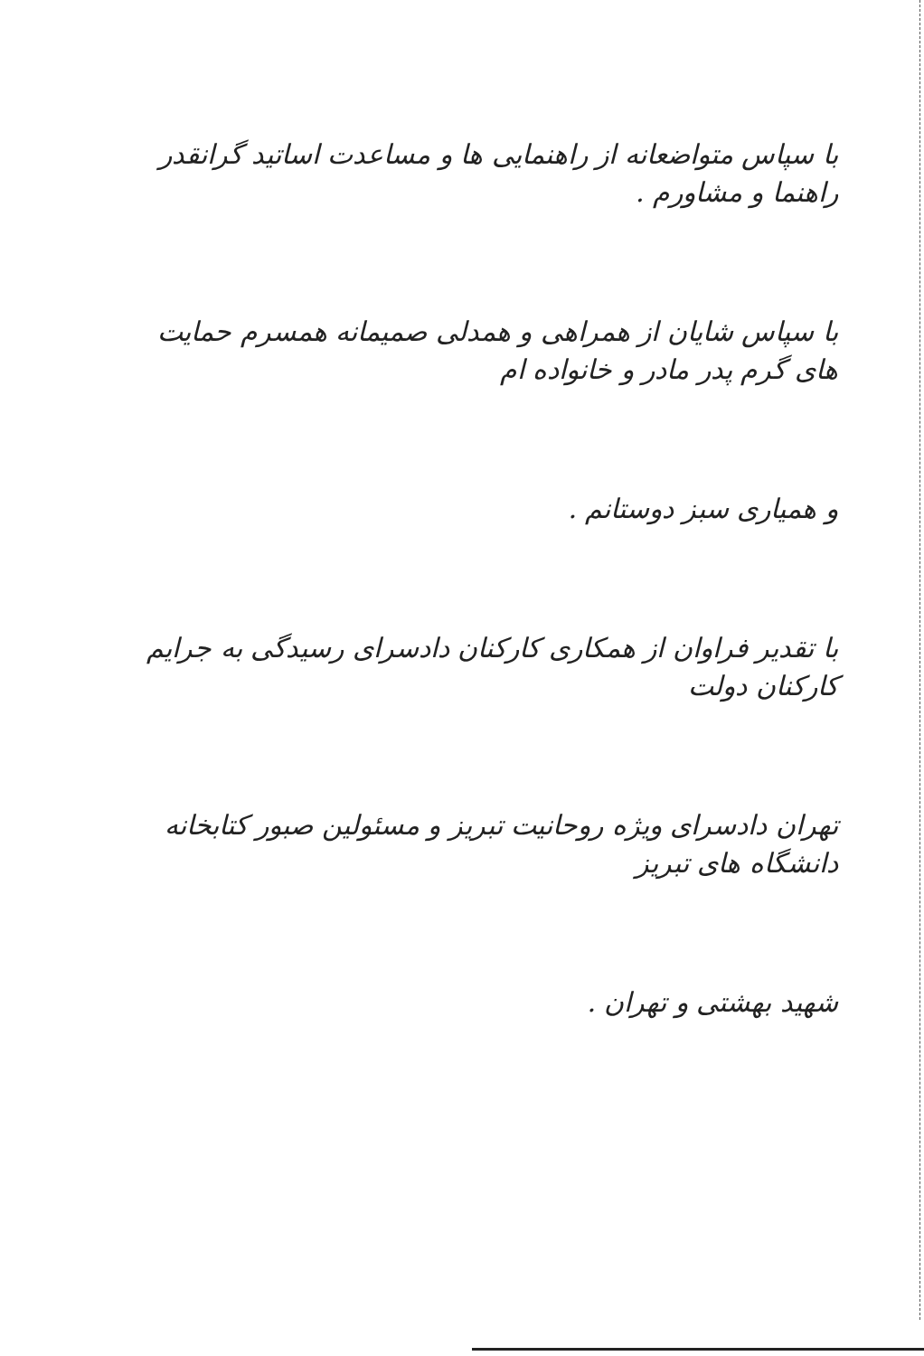با سپاس متواضعانه از راهنمایی ها و مساعدت اساتید گرانقدر راهنما و مشاورم .
با سپاس شایان از همراهی و همدلی صمیمانه همسرم حمایت های گرم پدر مادر و خانواده ام
و همیاری سبز دوستانم .
با تقدیر فراوان از همکاری کارکنان دادسرای رسیدگی به جرایم کارکنان دولت
تهران دادسرای ویژه روحانیت تبریز و مسئولین صبور کتابخانه دانشگاه های تبریز
شهید بهشتی و تهران .